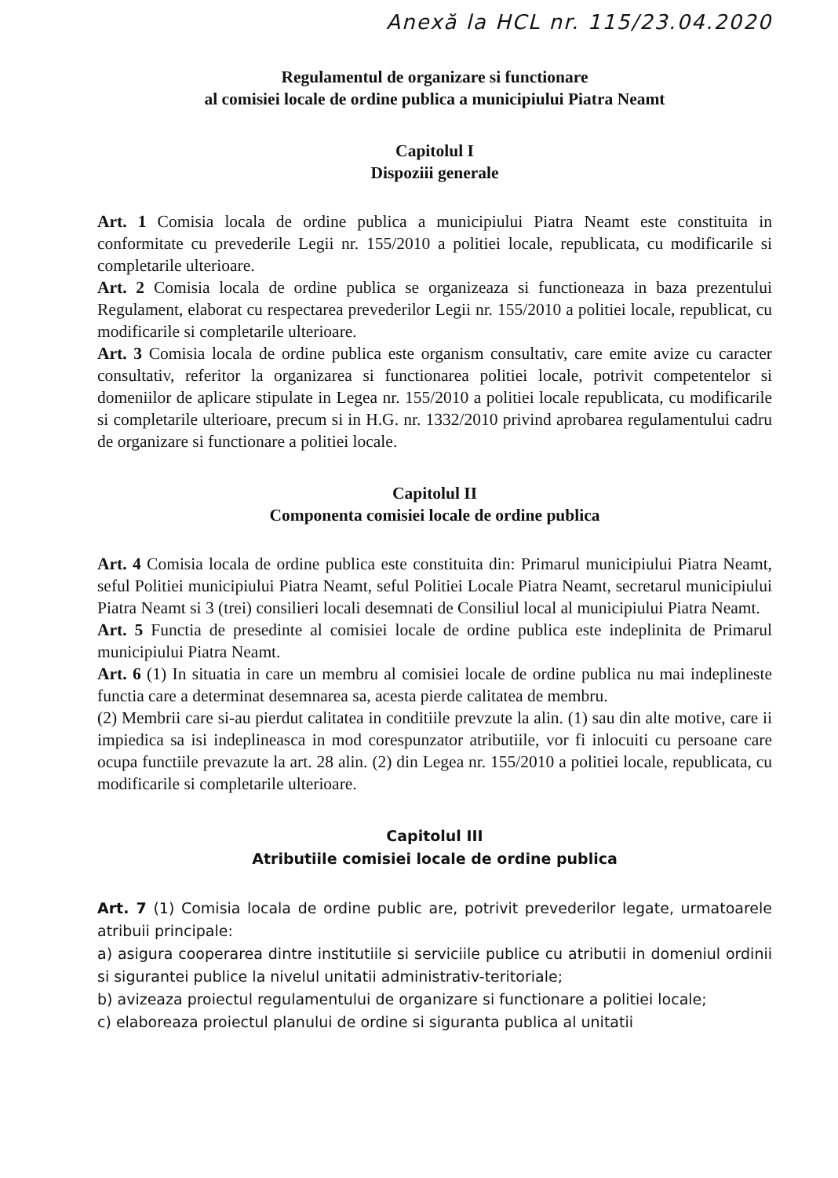Anexă la HCL nr. 115/23.04.2020
Regulamentul de organizare si functionare
al comisiei locale de ordine publica a municipiului Piatra Neamt
Capitolul I
Dispoziii generale
Art. 1 Comisia locala de ordine publica a municipiului Piatra Neamt este constituita in conformitate cu prevederile Legii nr. 155/2010 a politiei locale, republicata, cu modificarile si completarile ulterioare.
Art. 2 Comisia locala de ordine publica se organizeaza si functioneaza in baza prezentului Regulament, elaborat cu respectarea prevederilor Legii nr. 155/2010 a politiei locale, republicat, cu modificarile si completarile ulterioare.
Art. 3 Comisia locala de ordine publica este organism consultativ, care emite avize cu caracter consultativ, referitor la organizarea si functionarea politiei locale, potrivit competentelor si domeniilor de aplicare stipulate in Legea nr. 155/2010 a politiei locale republicata, cu modificarile si completarile ulterioare, precum si in H.G. nr. 1332/2010 privind aprobarea regulamentului cadru de organizare si functionare a politiei locale.
Capitolul II
Componenta comisiei locale de ordine publica
Art. 4 Comisia locala de ordine publica este constituita din: Primarul municipiului Piatra Neamt, seful Politiei municipiului Piatra Neamt, seful Politiei Locale Piatra Neamt, secretarul municipiului Piatra Neamt si 3 (trei) consilieri locali desemnati de Consiliul local al municipiului Piatra Neamt.
Art. 5 Functia de presedinte al comisiei locale de ordine publica este indeplinita de Primarul municipiului Piatra Neamt.
Art. 6 (1) In situatia in care un membru al comisiei locale de ordine publica nu mai indeplineste functia care a determinat desemnarea sa, acesta pierde calitatea de membru.
(2) Membrii care si-au pierdut calitatea in conditiile prevzute la alin. (1) sau din alte motive, care ii impiedica sa isi indeplineasca in mod corespunzator atributiile, vor fi inlocuiti cu persoane care ocupa functiile prevazute la art. 28 alin. (2) din Legea nr. 155/2010 a politiei locale, republicata, cu modificarile si completarile ulterioare.
Capitolul III
Atributiile comisiei locale de ordine publica
Art. 7 (1) Comisia locala de ordine public are, potrivit prevederilor legate, urmatoarele atribuii principale:
a) asigura cooperarea dintre institutiile si serviciile publice cu atributii in domeniul ordinii si sigurantei publice la nivelul unitatii administrativ-teritoriale;
b) avizeaza proiectul regulamentului de organizare si functionare a politiei locale;
c) elaboreaza proiectul planului de ordine si siguranta publica al unitatii